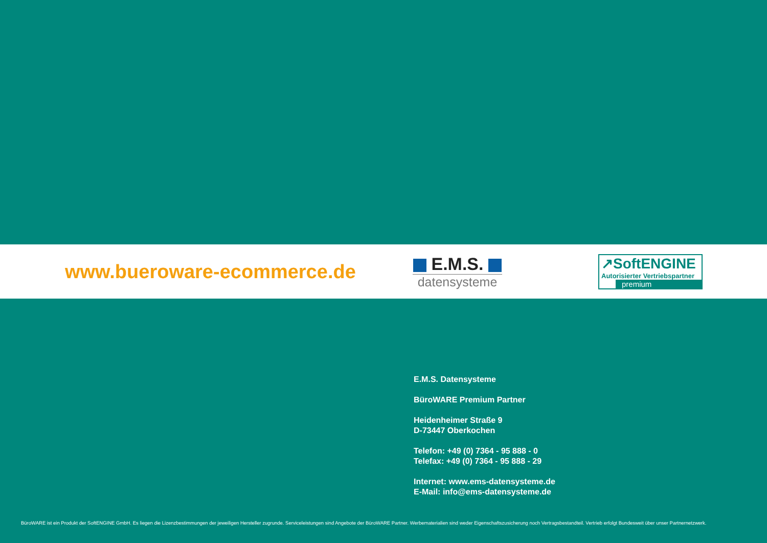www.bueroware-ecommerce.de
E.M.S.
datensysteme
↗SoftENGINE
Autorisierter Vertriebspartner
premium
E.M.S. Datensysteme
BüroWARE Premium Partner
Heidenheimer Straße 9
D-73447 Oberkochen
Telefon: +49 (0) 7364 - 95 888 - 0
Telefax: +49 (0) 7364 - 95 888 - 29
Internet: www.ems-datensysteme.de
E-Mail: info@ems-datensysteme.de
BüroWARE ist ein Produkt der SoftENGINE GmbH. Es liegen die Lizenzbestimmungen der jeweiligen Hersteller zugrunde. Serviceleistungen sind Angebote der BüroWARE Partner. Werbematerialien sind weder Eigenschaftszusicherung noch Vertragsbestandteil. Vertrieb erfolgt Bundesweit über unser Partnernetzwerk.